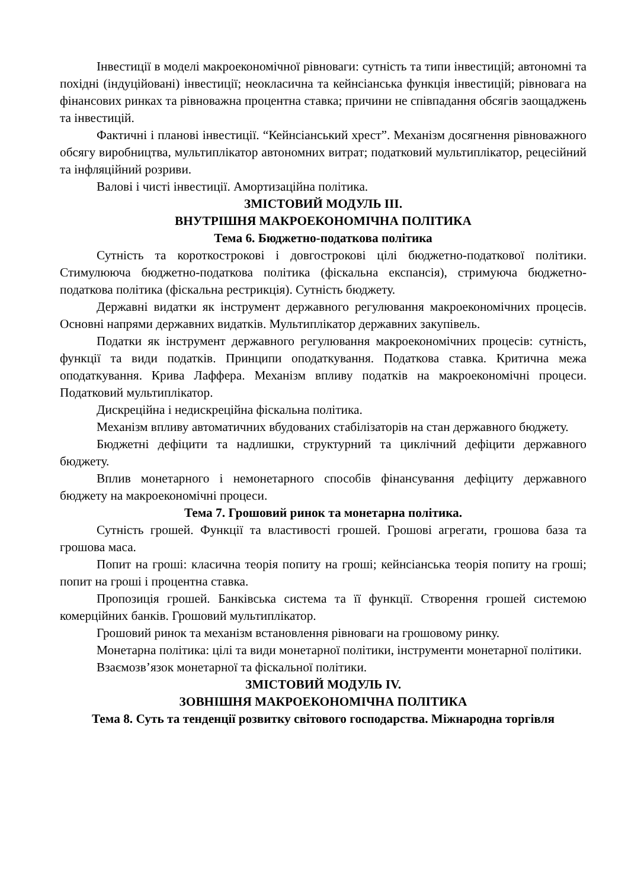Інвестиції в моделі макроекономічної рівноваги: сутність та типи інвестицій; автономні та похідні (індуційовані) інвестиції; неокласична та кейнсіанська функція інвестицій; рівновага на фінансових ринках та рівноважна процентна ставка; причини не співпадання обсягів заощаджень та інвестицій.
Фактичні і планові інвестиції. “Кейнсіанський хрест”. Механізм досягнення рівноважного обсягу виробництва, мультиплікатор автономних витрат; податковий мультиплікатор, рецесійний та інфляційний розриви.
Валові і чисті інвестиції. Амортизаційна політика.
ЗМІСТОВИЙ МОДУЛЬ ІІІ.
ВНУТРІШНЯ МАКРОЕКОНОМІЧНА ПОЛІТИКА
Тема 6. Бюджетно-податкова політика
Сутність та короткострокові і довгострокові цілі бюджетно-податкової політики. Стимулююча бюджетно-податкова політика (фіскальна експансія), стримуюча бюджетно-податкова політика (фіскальна рестрикція). Сутність бюджету.
Державні видатки як інструмент державного регулювання макроекономічних процесів. Основні напрями державних видатків. Мультиплікатор державних закупівель.
Податки як інструмент державного регулювання макроекономічних процесів: сутність, функції та види податків. Принципи оподаткування. Податкова ставка. Критична межа оподаткування. Крива Лаффера. Механізм впливу податків на макроекономічні процеси. Податковий мультиплікатор.
Дискреційна і недискреційна фіскальна політика.
Механізм впливу автоматичних вбудованих стабілізаторів на стан державного бюджету.
Бюджетні дефіцити та надлишки, структурний та циклічний дефіцити державного бюджету.
Вплив монетарного і немонетарного способів фінансування дефіциту державного бюджету на макроекономічні процеси.
Тема 7. Грошовий ринок та монетарна політика.
Сутність грошей. Функції та властивості грошей. Грошові агрегати, грошова база та грошова маса.
Попит на гроші: класична теорія попиту на гроші; кейнсіанська теорія попиту на гроші; попит на гроші і процентна ставка.
Пропозиція грошей. Банківська система та її функції. Створення грошей системою комерційних банків. Грошовий мультиплікатор.
Грошовий ринок та механізм встановлення рівноваги на грошовому ринку.
Монетарна політика: цілі та види монетарної політики, інструменти монетарної політики.
Взаємозв’язок монетарної та фіскальної політики.
ЗМІСТОВИЙ МОДУЛЬ ІV.
ЗОВНІШНЯ МАКРОЕКОНОМІЧНА ПОЛІТИКА
Тема 8. Суть та тенденції розвитку світового господарства. Міжнародна торгівля